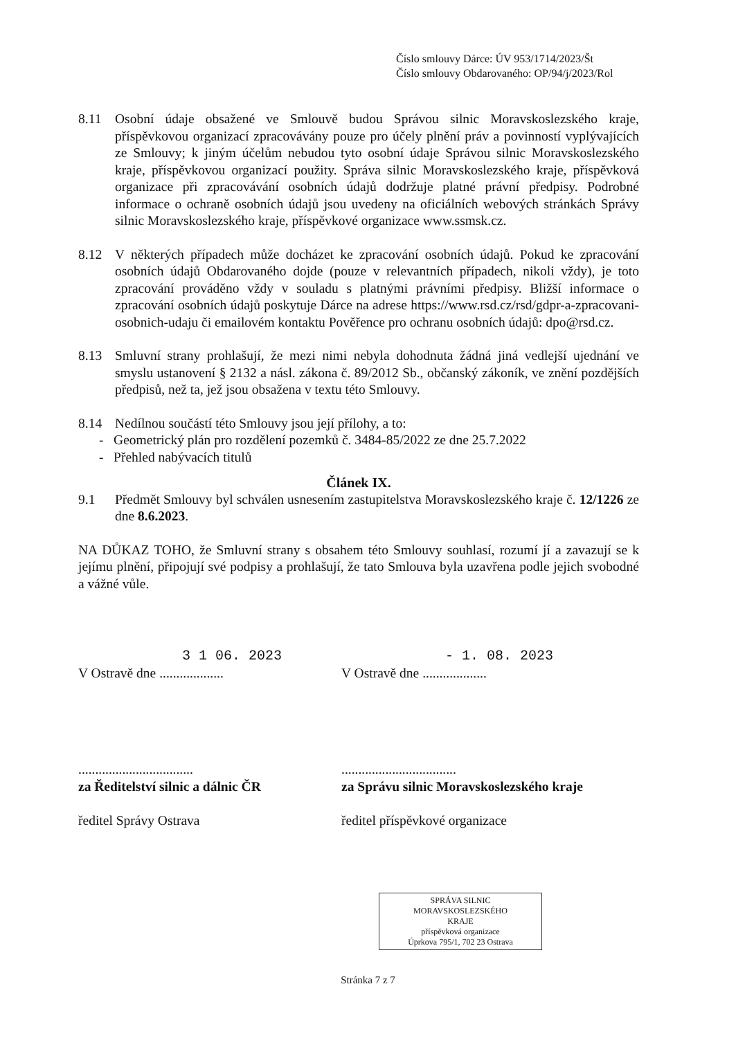Číslo smlouvy Dárce: ÚV 953/1714/2023/Št
Číslo smlouvy Obdarovaného: OP/94/j/2023/Rol
8.11 Osobní údaje obsažené ve Smlouvě budou Správou silnic Moravskoslezského kraje, příspěvkovou organizací zpracovávány pouze pro účely plnění práv a povinností vyplývajících ze Smlouvy; k jiným účelům nebudou tyto osobní údaje Správou silnic Moravskoslezského kraje, příspěvkovou organizací použity. Správa silnic Moravskoslezského kraje, příspěvková organizace při zpracovávání osobních údajů dodržuje platné právní předpisy. Podrobné informace o ochraně osobních údajů jsou uvedeny na oficiálních webových stránkách Správy silnic Moravskoslezského kraje, příspěvkové organizace www.ssmsk.cz.
8.12 V některých případech může docházet ke zpracování osobních údajů. Pokud ke zpracování osobních údajů Obdarovaného dojde (pouze v relevantních případech, nikoli vždy), je toto zpracování prováděno vždy v souladu s platnými právními předpisy. Bližší informace o zpracování osobních údajů poskytuje Dárce na adrese https://www.rsd.cz/rsd/gdpr-a-zpracovani-osobnich-udaju či emailovém kontaktu Pověřence pro ochranu osobních údajů: dpo@rsd.cz.
8.13 Smluvní strany prohlašují, že mezi nimi nebyla dohodnuta žádná jiná vedlejší ujednání ve smyslu ustanovení § 2132 a násl. zákona č. 89/2012 Sb., občanský zákoník, ve znění pozdějších předpisů, než ta, jež jsou obsažena v textu této Smlouvy.
8.14 Nedílnou součástí této Smlouvy jsou její přílohy, a to:
- Geometrický plán pro rozdělení pozemků č. 3484-85/2022 ze dne 25.7.2022
- Přehled nabývacích titulů
Článek IX.
9.1 Předmět Smlouvy byl schválen usnesením zastupitelstva Moravskoslezského kraje č. 12/1226 ze dne 8.6.2023.
NA DŮKAZ TOHO, že Smluvní strany s obsahem této Smlouvy souhlasí, rozumí jí a zavazují se k jejímu plnění, připojují své podpisy a prohlašují, že tato Smlouva byla uzavřena podle jejich svobodné a vážné vůle.
3 1 06. 2023
V Ostravě dne ...................
- 1. 08. 2023
V Ostravě dne ...................
..................................
za Ředitelství silnic a dálnic ČR
ředitel Správy Ostrava
..................................
za Správu silnic Moravskoslezského kraje
ředitel příspěvkové organizace
SPRÁVA SILNIC
MORAVSKOSLEZSKÉHO
KRAJE
příspěvková organizace
Úprkova 795/1, 702 23 Ostrava
Stránka 7 z 7